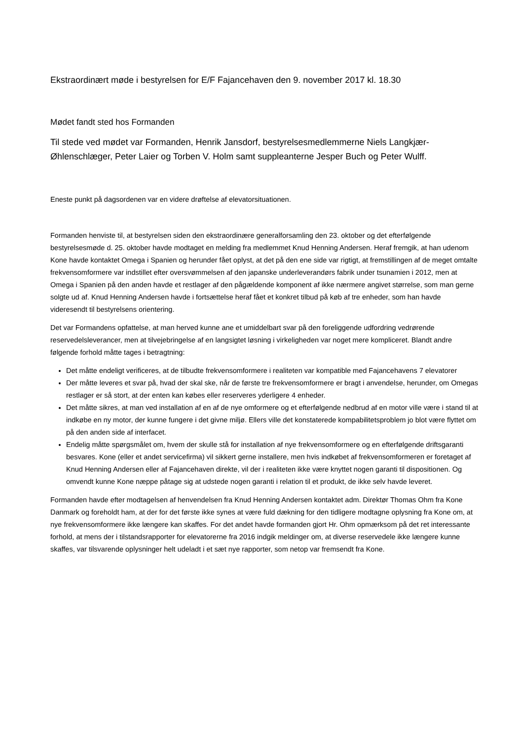Ekstraordinært møde i bestyrelsen for E/F Fajancehaven den 9. november 2017 kl. 18.30
Mødet fandt sted hos Formanden
Til stede ved mødet var Formanden, Henrik Jansdorf, bestyrelsesmedlemmerne Niels Langkjær-Øhlenschlæger, Peter Laier og Torben V. Holm samt suppleanterne Jesper Buch og Peter Wulff.
Eneste punkt på dagsordenen var en videre drøftelse af elevatorsituationen.
Formanden henviste til, at bestyrelsen siden den ekstraordinære generalforsamling den 23. oktober og det efterfølgende bestyrelsesmøde d. 25. oktober havde modtaget en melding fra medlemmet Knud Henning Andersen. Heraf fremgik, at han udenom Kone havde kontaktet Omega i Spanien og herunder fået oplyst, at det på den ene side var rigtigt, at fremstillingen af de meget omtalte frekvensomformere var indstillet efter oversvømmelsen af den japanske underleverandørs fabrik under tsunamien i 2012, men at Omega i Spanien på den anden havde et restlager af den pågældende komponent af ikke nærmere angivet størrelse, som man gerne solgte ud af. Knud Henning Andersen havde i fortsættelse heraf fået et konkret tilbud på køb af tre enheder, som han havde videresendt til bestyrelsens orientering.
Det var Formandens opfattelse, at man herved kunne ane et umiddelbart svar på den foreliggende udfordring vedrørende reservedelsleverancer, men at tilvejebringelse af en langsigtet løsning i virkeligheden var noget mere kompliceret. Blandt andre følgende forhold måtte tages i betragtning:
Det måtte endeligt verificeres, at de tilbudte frekvensomformere i realiteten var kompatible med Fajancehavens 7 elevatorer
Der måtte leveres et svar på, hvad der skal ske, når de første tre frekvensomformere er bragt i anvendelse, herunder, om Omegas restlager er så stort, at der enten kan købes eller reserveres yderligere 4 enheder.
Det måtte sikres, at man ved installation af en af de nye omformere og et efterfølgende nedbrud af en motor ville være i stand til at indkøbe en ny motor, der kunne fungere i det givne miljø. Ellers ville det konstaterede kompabilitetsproblem jo blot være flyttet om på den anden side af interfacet.
Endelig måtte spørgsmålet om, hvem der skulle stå for installation af nye frekvensomformere og en efterfølgende driftsgaranti besvares. Kone (eller et andet servicefirma) vil sikkert gerne installere, men hvis indkøbet af frekvensomformeren er foretaget af Knud Henning Andersen eller af Fajancehaven direkte, vil der i realiteten ikke være knyttet nogen garanti til dispositionen. Og omvendt kunne Kone næppe påtage sig at udstede nogen garanti i relation til et produkt, de ikke selv havde leveret.
Formanden havde efter modtagelsen af henvendelsen fra Knud Henning Andersen kontaktet adm. Direktør Thomas Ohm fra Kone Danmark og foreholdt ham, at der for det første ikke synes at være fuld dækning for den tidligere modtagne oplysning fra Kone om, at nye frekvensomformere ikke længere kan skaffes. For det andet havde formanden gjort Hr. Ohm opmærksom på det ret interessante forhold, at mens der i tilstandsrapporter for elevatorerne fra 2016 indgik meldinger om, at diverse reservedele ikke længere kunne skaffes, var tilsvarende oplysninger helt udeladt i et sæt nye rapporter, som netop var fremsendt fra Kone.